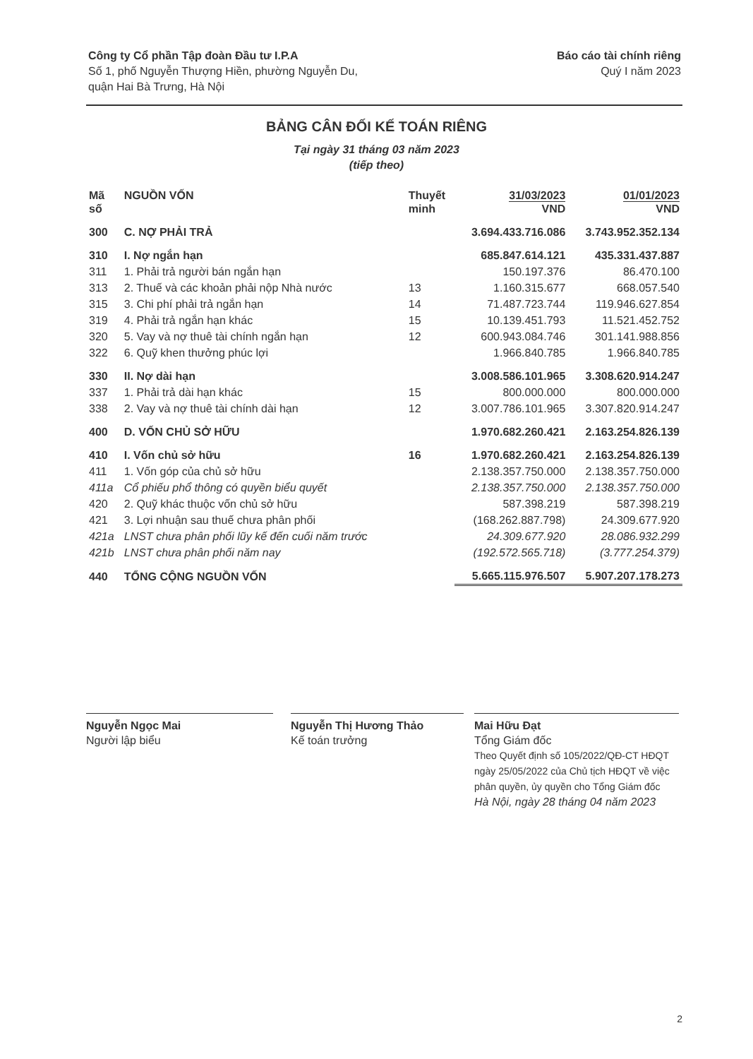Công ty Cổ phần Tập đoàn Đầu tư I.P.A
Số 1, phố Nguyễn Thượng Hiền, phường Nguyễn Du,
quận Hai Bà Trưng, Hà Nội
Báo cáo tài chính riêng
Quý I năm 2023
BẢNG CÂN ĐỐI KẾ TOÁN RIÊNG
Tại ngày 31 tháng 03 năm 2023
(tiếp theo)
| Mã số | NGUỒN VỐN | Thuyết minh | 31/03/2023 VND | 01/01/2023 VND |
| --- | --- | --- | --- | --- |
| 300 | C. NỢ PHẢI TRẢ | | 3.694.433.716.086 | 3.743.952.352.134 |
| 310 | I. Nợ ngắn hạn | | 685.847.614.121 | 435.331.437.887 |
| 311 | 1. Phải trả người bán ngắn hạn | | 150.197.376 | 86.470.100 |
| 313 | 2. Thuế và các khoản phải nộp Nhà nước | 13 | 1.160.315.677 | 668.057.540 |
| 315 | 3. Chi phí phải trả ngắn hạn | 14 | 71.487.723.744 | 119.946.627.854 |
| 319 | 4. Phải trả ngắn hạn khác | 15 | 10.139.451.793 | 11.521.452.752 |
| 320 | 5. Vay và nợ thuê tài chính ngắn hạn | 12 | 600.943.084.746 | 301.141.988.856 |
| 322 | 6. Quỹ khen thưởng phúc lợi | | 1.966.840.785 | 1.966.840.785 |
| 330 | II. Nợ dài hạn | | 3.008.586.101.965 | 3.308.620.914.247 |
| 337 | 1. Phải trả dài hạn khác | 15 | 800.000.000 | 800.000.000 |
| 338 | 2. Vay và nợ thuê tài chính dài hạn | 12 | 3.007.786.101.965 | 3.307.820.914.247 |
| 400 | D. VỐN CHỦ SỞ HỮU | | 1.970.682.260.421 | 2.163.254.826.139 |
| 410 | I. Vốn chủ sở hữu | 16 | 1.970.682.260.421 | 2.163.254.826.139 |
| 411 | 1. Vốn góp của chủ sở hữu | | 2.138.357.750.000 | 2.138.357.750.000 |
| 411a | Cổ phiếu phổ thông có quyền biểu quyết | | 2.138.357.750.000 | 2.138.357.750.000 |
| 420 | 2. Quỹ khác thuộc vốn chủ sở hữu | | 587.398.219 | 587.398.219 |
| 421 | 3. Lợi nhuận sau thuế chưa phân phối | | (168.262.887.798) | 24.309.677.920 |
| 421a | LNST chưa phân phối lũy kế đến cuối năm trước | | 24.309.677.920 | 28.086.932.299 |
| 421b | LNST chưa phân phối năm nay | | (192.572.565.718) | (3.777.254.379) |
| 440 | TỔNG CỘNG NGUỒN VỐN | | 5.665.115.976.507 | 5.907.207.178.273 |
Nguyễn Ngọc Mai
Người lập biểu
Nguyễn Thị Hương Thảo
Kế toán trưởng
Mai Hữu Đạt
Tổng Giám đốc
Theo Quyết định số 105/2022/QĐ-CT HĐQT ngày 25/05/2022 của Chủ tịch HĐQT về việc phân quyền, ủy quyền cho Tổng Giám đốc
Hà Nội, ngày 28 tháng 04 năm 2023
2